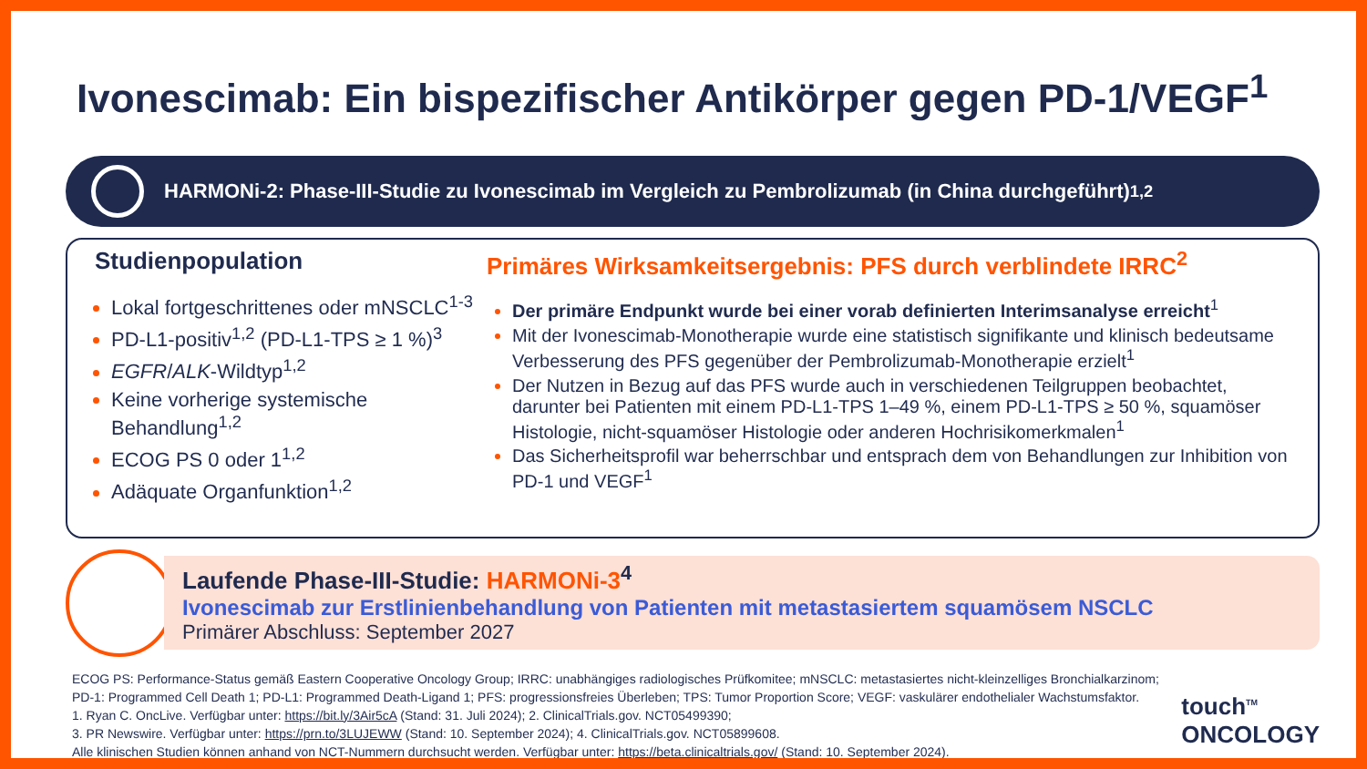Ivonescimab: Ein bispezifischer Antikörper gegen PD-1/VEGF<sup>1</sup>
HARMONi-2: Phase-III-Studie zu Ivonescimab im Vergleich zu Pembrolizumab (in China durchgeführt)<sup>1,2</sup>
Studienpopulation
Lokal fortgeschrittenes oder mNSCLC<sup>1-3</sup>
PD-L1-positiv<sup>1,2</sup> (PD-L1-TPS ≥ 1 %)<sup>3</sup>
EGFR/ALK-Wildtyp<sup>1,2</sup>
Keine vorherige systemische Behandlung<sup>1,2</sup>
ECOG PS 0 oder 1<sup>1,2</sup>
Adäquate Organfunktion<sup>1,2</sup>
Primäres Wirksamkeitsergebnis: PFS durch verblindete IRRC<sup>2</sup>
Der primäre Endpunkt wurde bei einer vorab definierten Interimsanalyse erreicht<sup>1</sup>
Mit der Ivonescimab-Monotherapie wurde eine statistisch signifikante und klinisch bedeutsame Verbesserung des PFS gegenüber der Pembrolizumab-Monotherapie erzielt<sup>1</sup>
Der Nutzen in Bezug auf das PFS wurde auch in verschiedenen Teilgruppen beobachtet, darunter bei Patienten mit einem PD-L1-TPS 1–49 %, einem PD-L1-TPS ≥ 50 %, squamöser Histologie, nicht-squamöser Histologie oder anderen Hochrisikomerkmalen<sup>1</sup>
Das Sicherheitsprofil war beherrschbar und entsprach dem von Behandlungen zur Inhibition von PD-1 und VEGF<sup>1</sup>
Laufende Phase-III-Studie: HARMONi-3<sup>4</sup>
Ivonescimab zur Erstlinienbehandlung von Patienten mit metastasiertem squamösem NSCLC
Primärer Abschluss: September 2027
ECOG PS: Performance-Status gemäß Eastern Cooperative Oncology Group; IRRC: unabhängiges radiologisches Prüfkomitee; mNSCLC: metastasiertes nicht-kleinzelliges Bronchialkarzinom;
PD-1: Programmed Cell Death 1; PD-L1: Programmed Death-Ligand 1; PFS: progressionsfreies Überleben; TPS: Tumor Proportion Score; VEGF: vaskulärer endothelialer Wachstumsfaktor.
1. Ryan C. OncLive. Verfügbar unter: https://bit.ly/3Air5cA (Stand: 31. Juli 2024); 2. ClinicalTrials.gov. NCT05499390;
3. PR Newswire. Verfügbar unter: https://prn.to/3LUJEWW (Stand: 10. September 2024); 4. ClinicalTrials.gov. NCT05899608.
Alle klinischen Studien können anhand von NCT-Nummern durchsucht werden. Verfügbar unter: https://beta.clinicaltrials.gov/ (Stand: 10. September 2024).
touch<sup>TM</sup>
ONCOLOGY